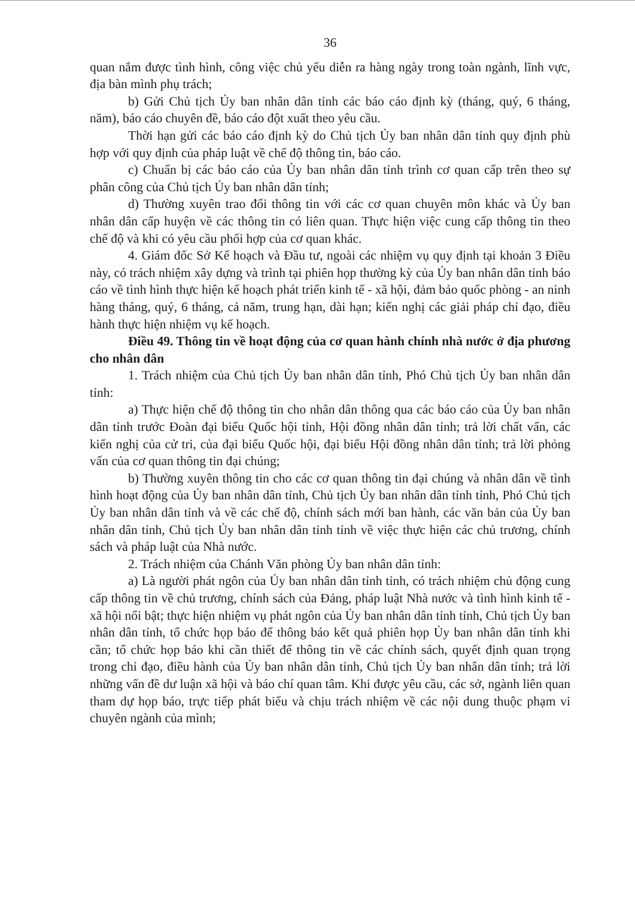36
quan nắm được tình hình, công việc chủ yếu diễn ra hàng ngày trong toàn ngành, lĩnh vực, địa bàn mình phụ trách;
b) Gửi Chủ tịch Ủy ban nhân dân tỉnh các báo cáo định kỳ (tháng, quý, 6 tháng, năm), báo cáo chuyên đề, báo cáo đột xuất theo yêu cầu.
Thời hạn gửi các báo cáo định kỳ do Chủ tịch Ủy ban nhân dân tỉnh quy định phù hợp với quy định của pháp luật về chế độ thông tin, báo cáo.
c) Chuẩn bị các báo cáo của Ủy ban nhân dân tỉnh trình cơ quan cấp trên theo sự phân công của Chủ tịch Ủy ban nhân dân tỉnh;
d) Thường xuyên trao đổi thông tin với các cơ quan chuyên môn khác và Ủy ban nhân dân cấp huyện về các thông tin có liên quan. Thực hiện việc cung cấp thông tin theo chế độ và khi có yêu cầu phối hợp của cơ quan khác.
4. Giám đốc Sở Kế hoạch và Đầu tư, ngoài các nhiệm vụ quy định tại khoản 3 Điều này, có trách nhiệm xây dựng và trình tại phiên họp thường kỳ của Ủy ban nhân dân tỉnh báo cáo về tình hình thực hiện kế hoạch phát triển kinh tế - xã hội, đảm bảo quốc phòng - an ninh hàng tháng, quý, 6 tháng, cả năm, trung hạn, dài hạn; kiến nghị các giải pháp chỉ đạo, điều hành thực hiện nhiệm vụ kế hoạch.
Điều 49. Thông tin về hoạt động của cơ quan hành chính nhà nước ở địa phương cho nhân dân
1. Trách nhiệm của Chủ tịch Ủy ban nhân dân tỉnh, Phó Chủ tịch Ủy ban nhân dân tỉnh:
a) Thực hiện chế độ thông tin cho nhân dân thông qua các báo cáo của Ủy ban nhân dân tỉnh trước Đoàn đại biểu Quốc hội tỉnh, Hội đồng nhân dân tỉnh; trả lời chất vấn, các kiến nghị của cử tri, của đại biểu Quốc hội, đại biểu Hội đồng nhân dân tỉnh; trả lời phỏng vấn của cơ quan thông tin đại chúng;
b) Thường xuyên thông tin cho các cơ quan thông tin đại chúng và nhân dân về tình hình hoạt động của Ủy ban nhân dân tỉnh, Chủ tịch Ủy ban nhân dân tỉnh tỉnh, Phó Chủ tịch Ủy ban nhân dân tỉnh và về các chế độ, chính sách mới ban hành, các văn bản của Ủy ban nhân dân tỉnh, Chủ tịch Ủy ban nhân dân tỉnh tỉnh về việc thực hiện các chủ trương, chính sách và pháp luật của Nhà nước.
2. Trách nhiệm của Chánh Văn phòng Ủy ban nhân dân tỉnh:
a) Là người phát ngôn của Ủy ban nhân dân tỉnh tỉnh, có trách nhiệm chủ động cung cấp thông tin về chủ trương, chính sách của Đảng, pháp luật Nhà nước và tình hình kinh tế - xã hội nổi bật; thực hiện nhiệm vụ phát ngôn của Ủy ban nhân dân tỉnh tỉnh, Chủ tịch Ủy ban nhân dân tỉnh, tổ chức họp báo để thông báo kết quả phiên họp Ủy ban nhân dân tỉnh khi cần; tổ chức họp báo khi cần thiết để thông tin về các chính sách, quyết định quan trọng trong chỉ đạo, điều hành của Ủy ban nhân dân tỉnh, Chủ tịch Ủy ban nhân dân tỉnh; trả lời những vấn đề dư luận xã hội và báo chí quan tâm. Khi được yêu cầu, các sở, ngành liên quan tham dự họp báo, trực tiếp phát biểu và chịu trách nhiệm về các nội dung thuộc phạm vi chuyên ngành của mình;